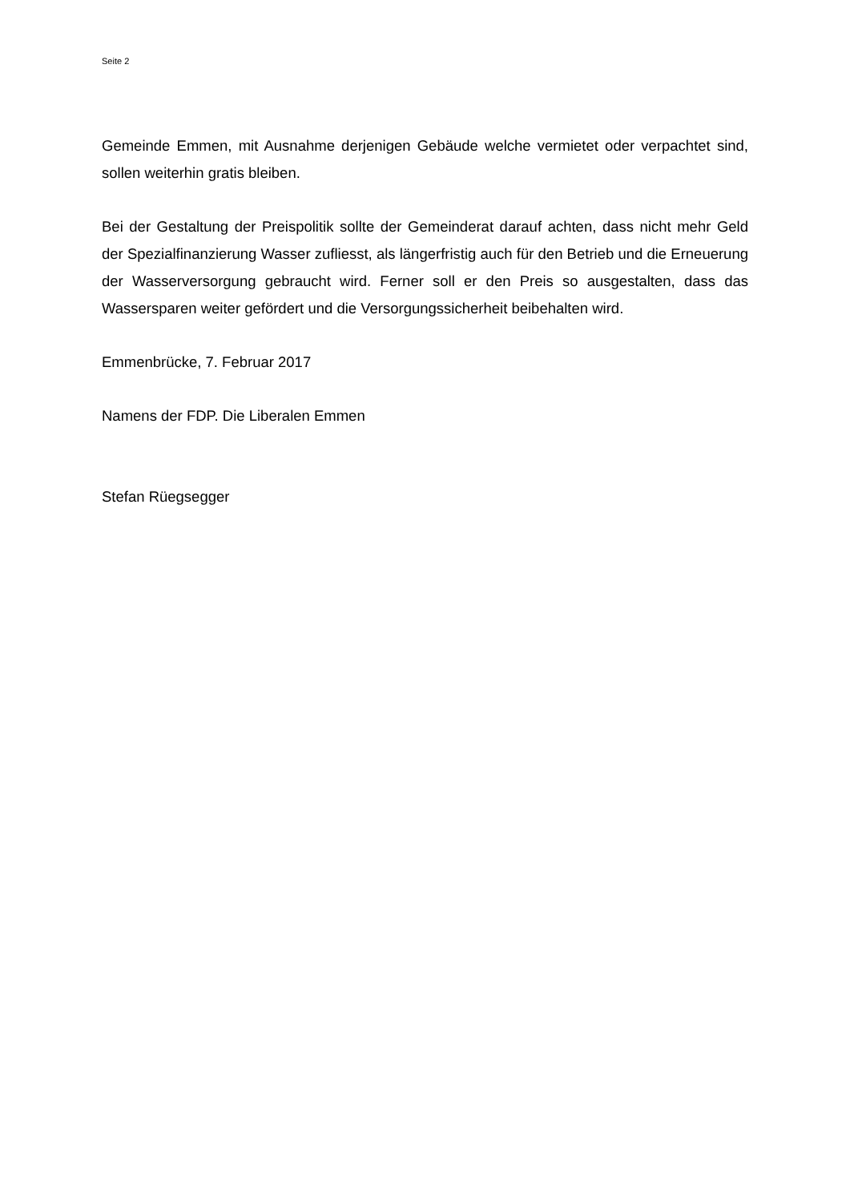Seite 2
Gemeinde Emmen, mit Ausnahme derjenigen Gebäude welche vermietet oder verpachtet sind, sollen weiterhin gratis bleiben.
Bei der Gestaltung der Preispolitik sollte der Gemeinderat darauf achten, dass nicht mehr Geld der Spezialfinanzierung Wasser zufliesst, als längerfristig auch für den Betrieb und die Erneuerung der Wasserversorgung gebraucht wird. Ferner soll er den Preis so ausgestalten, dass das Wassersparen weiter gefördert und die Versorgungssicherheit beibehalten wird.
Emmenbrücke, 7. Februar 2017
Namens der FDP. Die Liberalen Emmen
Stefan Rüegsegger